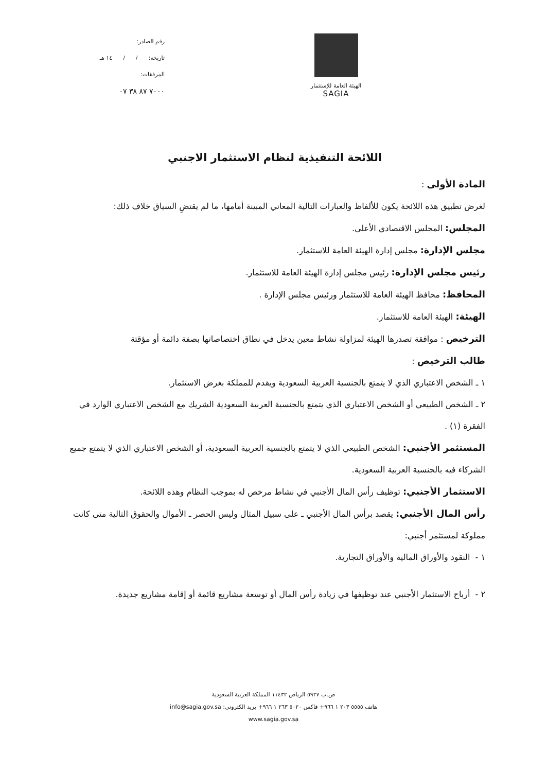رقم الصادر:
تاريخه: / / ١٤ هـ
المرفقات:
٧٠٠٠ ٨٧ ٣٨ ٠٧
الهيئة العامة للإستثمار
SAGIA
اللائحة التنفيذية لنظام الاستثمار الاجنبي
المادة الأولى :
لغرض تطبيق هذه اللائحة يكون للألفاظ والعبارات التالية المعاني المبينة أمامها، ما لم يقتضِ السياق خلاف ذلك:
المجلس: المجلس الاقتصادي الأعلى.
مجلس الإدارة: مجلس إدارة الهيئة العامة للاستثمار.
رئيس مجلس الإدارة: رئيس مجلس إدارة الهيئة العامة للاستثمار.
المحافظ: محافظ الهيئة العامة للاستثمار ورئيس مجلس الإدارة .
الهيئة: الهيئة العامة للاستثمار.
الترخيص : موافقة تصدرها الهيئة لمزاولة نشاط معين يدخل في نطاق اختصاصاتها بصفة دائمة أو مؤقتة
طالب الترخيص :
١ ـ الشخص الاعتباري الذي لا يتمتع بالجنسية العربية السعودية ويقدم للمملكة بغرض الاستثمار.
٢ ـ الشخص الطبيعي أو الشخص الاعتباري الذي يتمتع بالجنسية العربية السعودية الشريك مع الشخص الاعتباري الوارد في الفقرة (١) .
المستثمر الأجنبي: الشخص الطبيعي الذي لا يتمتع بالجنسية العربية السعودية، أو الشخص الاعتباري الذي لا يتمتع جميع الشركاء فيه بالجنسية العربية السعودية.
الاستثمار الأجنبي: توظيف رأس المال الأجنبي في نشاط مرخص له بموجب النظام وهذه اللائحة.
رأس المال الأجنبي: يقصد برأس المال الأجنبي ـ على سبيل المثال وليس الحصر ـ الأموال والحقوق التالية متى كانت مملوكة لمستثمر أجنبي:
١ - النقود والأوراق المالية والأوراق التجارية.
٢ - أرباح الاستثمار الأجنبي عند توظيفها في زيادة رأس المال أو توسعة مشاريع قائمة أو إقامة مشاريع جديدة.
ص.ب ٥٩٢٧ الرياض ١١٤٣٢ المملكة العربية السعودية
هاتف ٥٥٥٥ ٢٠٣ ١ ٩٦٦+ فاكس ٥٠٢٠ ٢٦٣ ١ ٩٦٦+ بريد الكتروني: info@sagia.gov.sa
www.sagia.gov.sa